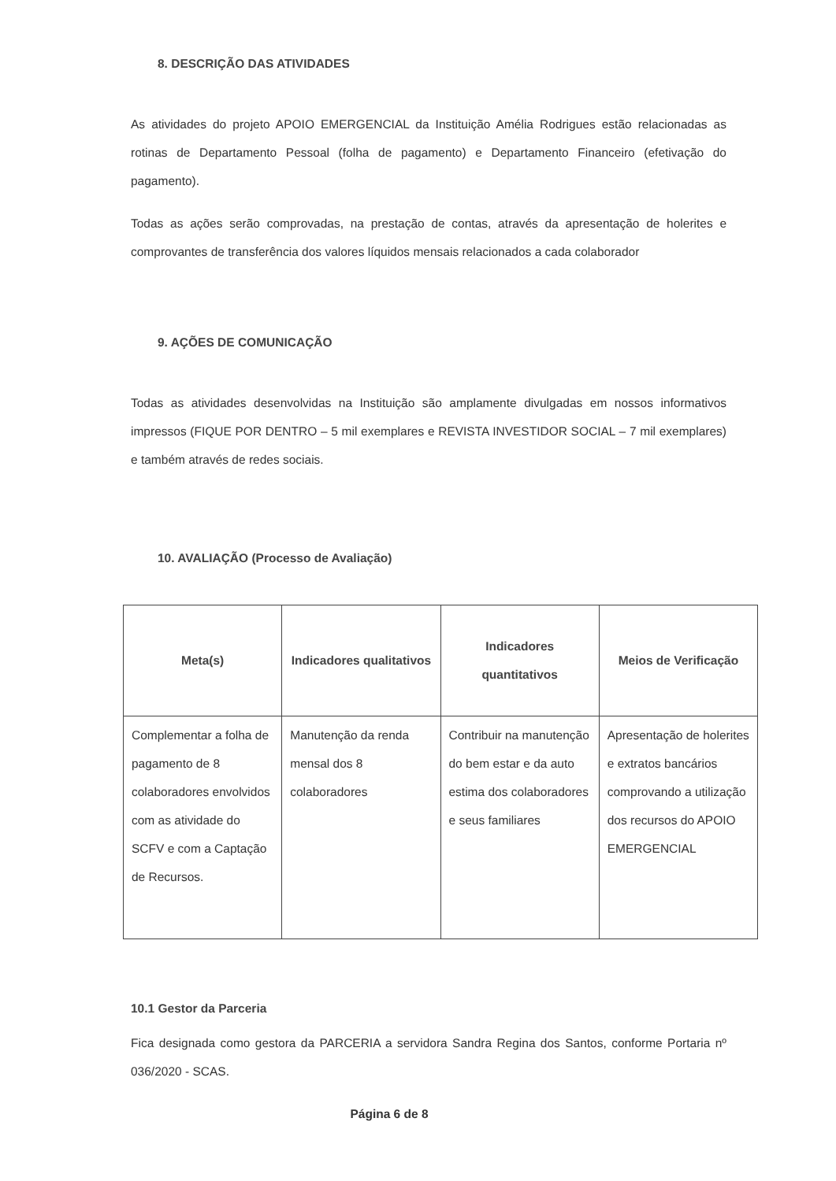8. DESCRIÇÃO DAS ATIVIDADES
As atividades do projeto APOIO EMERGENCIAL da Instituição Amélia Rodrigues estão relacionadas as rotinas de Departamento Pessoal (folha de pagamento) e Departamento Financeiro (efetivação do pagamento).
Todas as ações serão comprovadas, na prestação de contas, através da apresentação de holerites e comprovantes de transferência dos valores líquidos mensais relacionados a cada colaborador
9. AÇÕES DE COMUNICAÇÃO
Todas as atividades desenvolvidas na Instituição são amplamente divulgadas em nossos informativos impressos (FIQUE POR DENTRO – 5 mil exemplares e REVISTA INVESTIDOR SOCIAL – 7 mil exemplares) e também através de redes sociais.
10. AVALIAÇÃO (Processo de Avaliação)
| Meta(s) | Indicadores qualitativos | Indicadores quantitativos | Meios de Verificação |
| --- | --- | --- | --- |
| Complementar a folha de pagamento de 8 colaboradores envolvidos com as atividade do SCFV e com a Captação de Recursos. | Manutenção da renda mensal dos 8 colaboradores | Contribuir na manutenção do bem estar e da auto estima dos colaboradores e seus familiares | Apresentação de holerites e extratos bancários comprovando a utilização dos recursos do APOIO EMERGENCIAL |
10.1 Gestor da Parceria
Fica designada como gestora da PARCERIA a servidora Sandra Regina dos Santos, conforme Portaria nº 036/2020 - SCAS.
Página 6 de 8